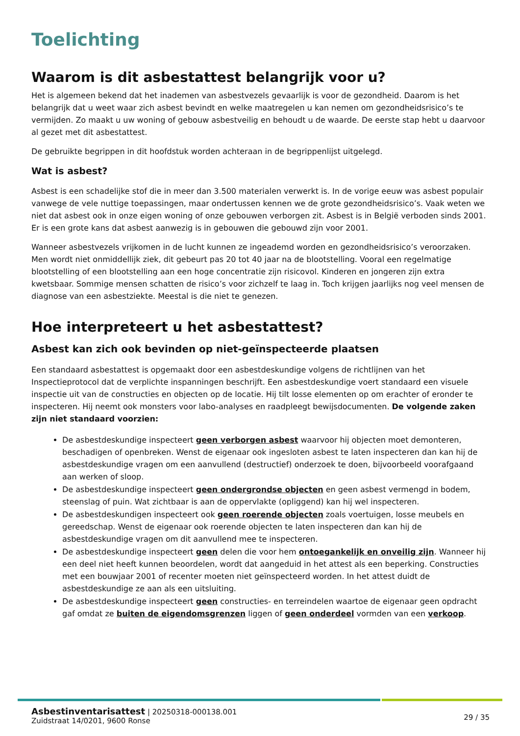Toelichting
Waarom is dit asbestattest belangrijk voor u?
Het is algemeen bekend dat het inademen van asbestvezels gevaarlijk is voor de gezondheid. Daarom is het belangrijk dat u weet waar zich asbest bevindt en welke maatregelen u kan nemen om gezondheidsrisico’s te vermijden. Zo maakt u uw woning of gebouw asbestveilig en behoudt u de waarde. De eerste stap hebt u daarvoor al gezet met dit asbestattest.
De gebruikte begrippen in dit hoofdstuk worden achteraan in de begrippenlijst uitgelegd.
Wat is asbest?
Asbest is een schadelijke stof die in meer dan 3.500 materialen verwerkt is. In de vorige eeuw was asbest populair vanwege de vele nuttige toepassingen, maar ondertussen kennen we de grote gezondheidsrisico’s. Vaak weten we niet dat asbest ook in onze eigen woning of onze gebouwen verborgen zit. Asbest is in België verboden sinds 2001. Er is een grote kans dat asbest aanwezig is in gebouwen die gebouwd zijn voor 2001.
Wanneer asbestvezels vrijkomen in de lucht kunnen ze ingeademd worden en gezondheidsrisico’s veroorzaken. Men wordt niet onmiddellijk ziek, dit gebeurt pas 20 tot 40 jaar na de blootstelling. Vooral een regelmatige blootstelling of een blootstelling aan een hoge concentratie zijn risicovol. Kinderen en jongeren zijn extra kwetsbaar. Sommige mensen schatten de risico’s voor zichzelf te laag in. Toch krijgen jaarlijks nog veel mensen de diagnose van een asbestziekte. Meestal is die niet te genezen.
Hoe interpreteert u het asbestattest?
Asbest kan zich ook bevinden op niet-geïnspecteerde plaatsen
Een standaard asbestattest is opgemaakt door een asbestdeskundige volgens de richtlijnen van het Inspectieprotocol dat de verplichte inspanningen beschrijft. Een asbestdeskundige voert standaard een visuele inspectie uit van de constructies en objecten op de locatie. Hij tilt losse elementen op om erachter of eronder te inspecteren. Hij neemt ook monsters voor labo-analyses en raadpleegt bewijsdocumenten. De volgende zaken zijn niet standaard voorzien:
De asbestdeskundige inspecteert geen verborgen asbest waarvoor hij objecten moet demonteren, beschadigen of openbreken. Wenst de eigenaar ook ingesloten asbest te laten inspecteren dan kan hij de asbestdeskundige vragen om een aanvullend (destructief) onderzoek te doen, bijvoorbeeld voorafgaand aan werken of sloop.
De asbestdeskundige inspecteert geen ondergrondse objecten en geen asbest vermengd in bodem, steenslag of puin. Wat zichtbaar is aan de oppervlakte (opliggend) kan hij wel inspecteren.
De asbestdeskundigen inspecteert ook geen roerende objecten zoals voertuigen, losse meubels en gereedschap. Wenst de eigenaar ook roerende objecten te laten inspecteren dan kan hij de asbestdeskundige vragen om dit aanvullend mee te inspecteren.
De asbestdeskundige inspecteert geen delen die voor hem ontoegankelijk en onveilig zijn. Wanneer hij een deel niet heeft kunnen beoordelen, wordt dat aangeduid in het attest als een beperking. Constructies met een bouwjaar 2001 of recenter moeten niet geïnspecteerd worden. In het attest duidt de asbestdeskundige ze aan als een uitsluiting.
De asbestdeskundige inspecteert geen constructies- en terreindelen waartoe de eigenaar geen opdracht gaf omdat ze buiten de eigendomsgrenzen liggen of geen onderdeel vormden van een verkoop.
Asbestinventarisattest | 20250318-000138.001
Zuidstraat 14/0201, 9600 Ronse
29 / 35